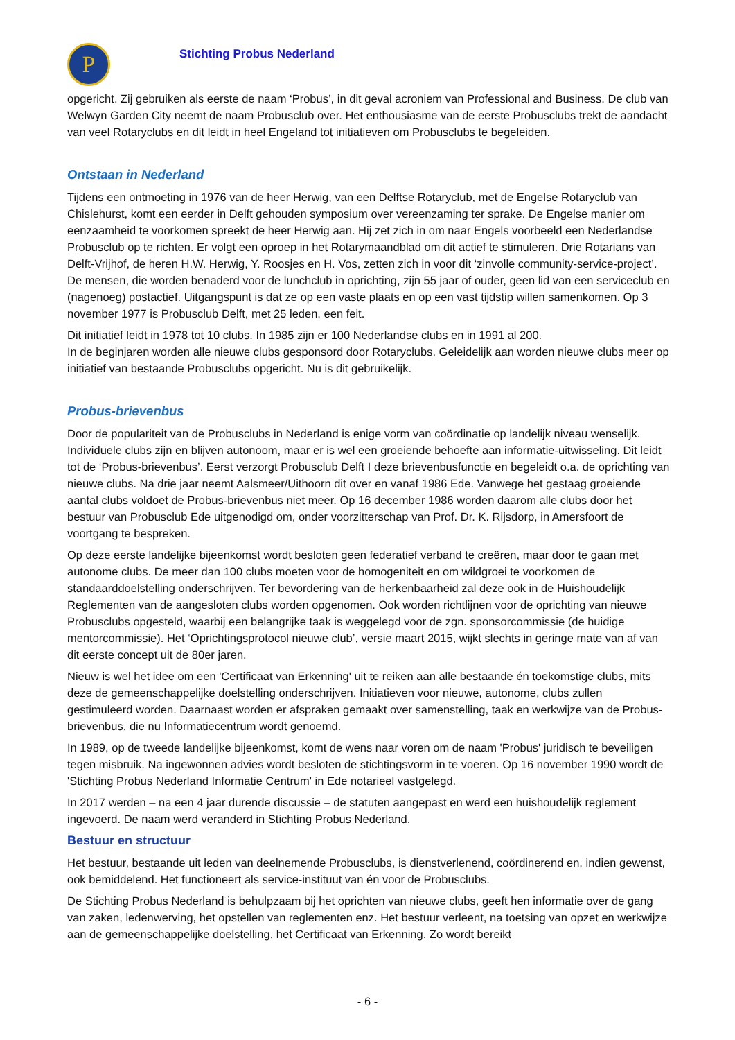P
Stichting Probus Nederland
opgericht. Zij gebruiken als eerste de naam ‘Probus’, in dit geval acroniem van Professional and Business. De club van Welwyn Garden City neemt de naam Probusclub over. Het enthousiasme van de eerste Probusclubs trekt de aandacht van veel Rotaryclubs en dit leidt in heel Engeland tot initiatieven om Probusclubs te begeleiden.
Ontstaan in Nederland
Tijdens een ontmoeting in 1976 van de heer Herwig, van een Delftse Rotaryclub, met de Engelse Rotaryclub van Chislehurst, komt een eerder in Delft gehouden symposium over vereenzaming ter sprake. De Engelse manier om eenzaamheid te voorkomen spreekt de heer Herwig aan. Hij zet zich in om naar Engels voorbeeld een Nederlandse Probusclub op te richten. Er volgt een oproep in het Rotarymaandblad om dit actief te stimuleren. Drie Rotarians van Delft-Vrijhof, de heren H.W. Herwig, Y. Roosjes en H. Vos, zetten zich in voor dit ‘zinvolle community-service-project’. De mensen, die worden benaderd voor de lunchclub in oprichting, zijn 55 jaar of ouder, geen lid van een serviceclub en (nagenoeg) postactief. Uitgangspunt is dat ze op een vaste plaats en op een vast tijdstip willen samenkomen. Op 3 november 1977 is Probusclub Delft, met 25 leden, een feit.
Dit initiatief leidt in 1978 tot 10 clubs. In 1985 zijn er 100 Nederlandse clubs en in 1991 al 200.
In de beginjaren worden alle nieuwe clubs gesponsord door Rotaryclubs. Geleidelijk aan worden nieuwe clubs meer op initiatief van bestaande Probusclubs opgericht. Nu is dit gebruikelijk.
Probus-brievenbus
Door de populariteit van de Probusclubs in Nederland is enige vorm van coördinatie op landelijk niveau wenselijk. Individuele clubs zijn en blijven autonoom, maar er is wel een groeiende behoefte aan informatie-uitwisseling. Dit leidt tot de ‘Probus-brievenbus’. Eerst verzorgt Probusclub Delft I deze brievenbusfunctie en begeleidt o.a. de oprichting van nieuwe clubs. Na drie jaar neemt Aalsmeer/Uithoorn dit over en vanaf 1986 Ede. Vanwege het gestaag groeiende aantal clubs voldoet de Probus-brievenbus niet meer. Op 16 december 1986 worden daarom alle clubs door het bestuur van Probusclub Ede uitgenodigd om, onder voorzitterschap van Prof. Dr. K. Rijsdorp, in Amersfoort de voortgang te bespreken.
Op deze eerste landelijke bijeenkomst wordt besloten geen federatief verband te creëren, maar door te gaan met autonome clubs. De meer dan 100 clubs moeten voor de homogeniteit en om wildgroei te voorkomen de standaarddoelstelling onderschrijven. Ter bevordering van de herkenbaarheid zal deze ook in de Huishoudelijk Reglementen van de aangesloten clubs worden opgenomen. Ook worden richtlijnen voor de oprichting van nieuwe Probusclubs opgesteld, waarbij een belangrijke taak is weggelegd voor de zgn. sponsorcommissie (de huidige mentorcommissie). Het ‘Oprichtingsprotocol nieuwe club’, versie maart 2015, wijkt slechts in geringe mate van af van dit eerste concept uit de 80er jaren.
Nieuw is wel het idee om een 'Certificaat van Erkenning' uit te reiken aan alle bestaande én toekomstige clubs, mits deze de gemeenschappelijke doelstelling onderschrijven. Initiatieven voor nieuwe, autonome, clubs zullen gestimuleerd worden. Daarnaast worden er afspraken gemaakt over samenstelling, taak en werkwijze van de Probus-brievenbus, die nu Informatiecentrum wordt genoemd.
In 1989, op de tweede landelijke bijeenkomst, komt de wens naar voren om de naam 'Probus' juridisch te beveiligen tegen misbruik. Na ingewonnen advies wordt besloten de stichtingsvorm in te voeren. Op 16 november 1990 wordt de 'Stichting Probus Nederland Informatie Centrum' in Ede notarieel vastgelegd.
In 2017 werden – na een 4 jaar durende discussie – de statuten aangepast en werd een huishoudelijk reglement ingevoerd. De naam werd veranderd in Stichting Probus Nederland.
Bestuur en structuur
Het bestuur, bestaande uit leden van deelnemende Probusclubs, is dienstverlenend, coördinerend en, indien gewenst, ook bemiddelend. Het functioneert als service-instituut van én voor de Probusclubs.
De Stichting Probus Nederland is behulpzaam bij het oprichten van nieuwe clubs, geeft hen informatie over de gang van zaken, ledenwerving, het opstellen van reglementen enz. Het bestuur verleent, na toetsing van opzet en werkwijze aan de gemeenschappelijke doelstelling, het Certificaat van Erkenning. Zo wordt bereikt
- 6 -